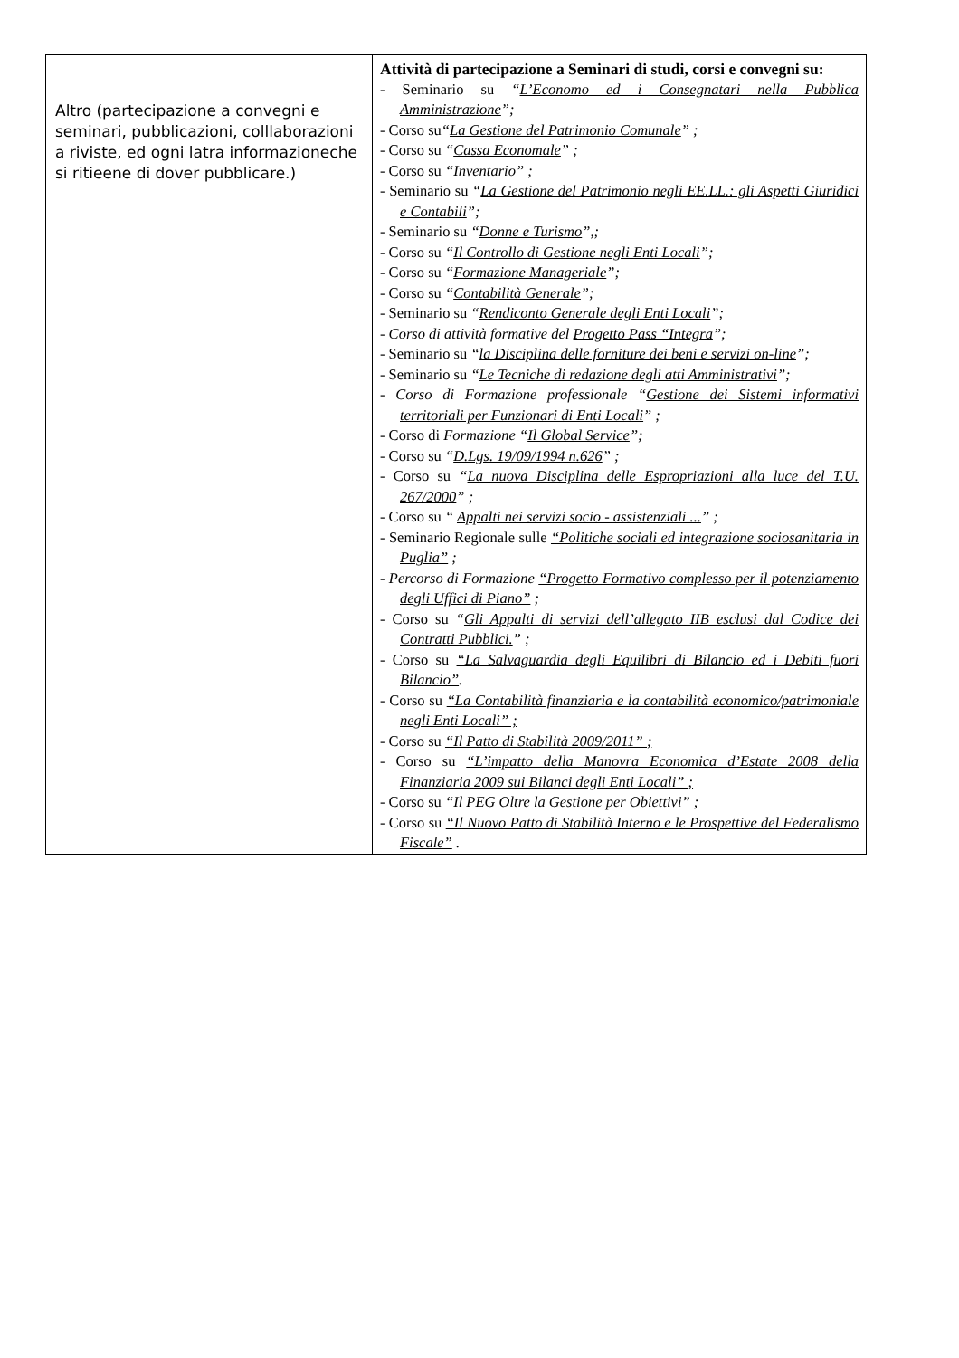| Altro (partecipazione a convegni e seminari, pubblicazioni, colllaborazioni a riviste, ed ogni latra informazioneche si ritieene di dover pubblicare.) | Attività di partecipazione a Seminari di studi, corsi e convegni su: - Seminario su “ L’Economo ed i Consegnatari nella Pubblica Amministrazione ”; - Corso su “ La Gestione del Patrimonio Comunale ” ; - Corso su “ Cassa Economale ” ; - Corso su “ Inventario ” ; - Seminario su “ La Gestione del Patrimonio negli EE.LL.: gli Aspetti Giuridici e Contabili ”; - Seminario su “ Donne e Turismo ”,; - Corso su “ Il Controllo di Gestione negli Enti Locali ”; - Corso su “ Formazione Manageriale ”; - Corso su “ Contabilità Generale ”; - Seminario su “ Rendiconto Generale degli Enti Locali ”; - Corso di attività formative del Progetto Pass “Integra ”; - Seminario su “ la Disciplina delle forniture dei beni e servizi on-line ”; - Seminario su “ Le Tecniche di redazione degli atti Amministrativi ”; - Corso di Formazione professionale “ Gestione dei Sistemi informativi territoriali per Funzionari di Enti Locali ” ; - Corso di Formazione “ Il Global Service ”; - Corso su “ D.Lgs. 19/09/1994 n.626 ” ; - Corso su “ La nuova Disciplina delle Espropriazioni alla luce del T.U. 267/2000 ” ; - Corso su “ Appalti nei servizi socio - assistenziali ... ” ; - Seminario Regionale sulle “Politiche sociali ed integrazione sociosanitaria in Puglia” ; - Percorso di Formazione “Progetto Formativo complesso per il potenziamento degli Uffici di Piano” ; - Corso su “ Gli Appalti di servizi dell’allegato IIB esclusi dal Codice dei Contratti Pubblici. ” ; - Corso su “La Salvaguardia degli Equilibri di Bilancio ed i Debiti fuori Bilancio” . - Corso su “La Contabilità finanziaria e la contabilità economico/patrimoniale negli Enti Locali” ; - Corso su “Il Patto di Stabilità 2009/2011” ; - Corso su “L’impatto della Manovra Economica d’Estate 2008 della Finanziaria 2009 sui Bilanci degli Enti Locali” ; - Corso su “Il PEG Oltre la Gestione per Obiettivi” ; - Corso su “Il Nuovo Patto di Stabilità Interno e le Prospettive del Federalismo Fiscale” . |